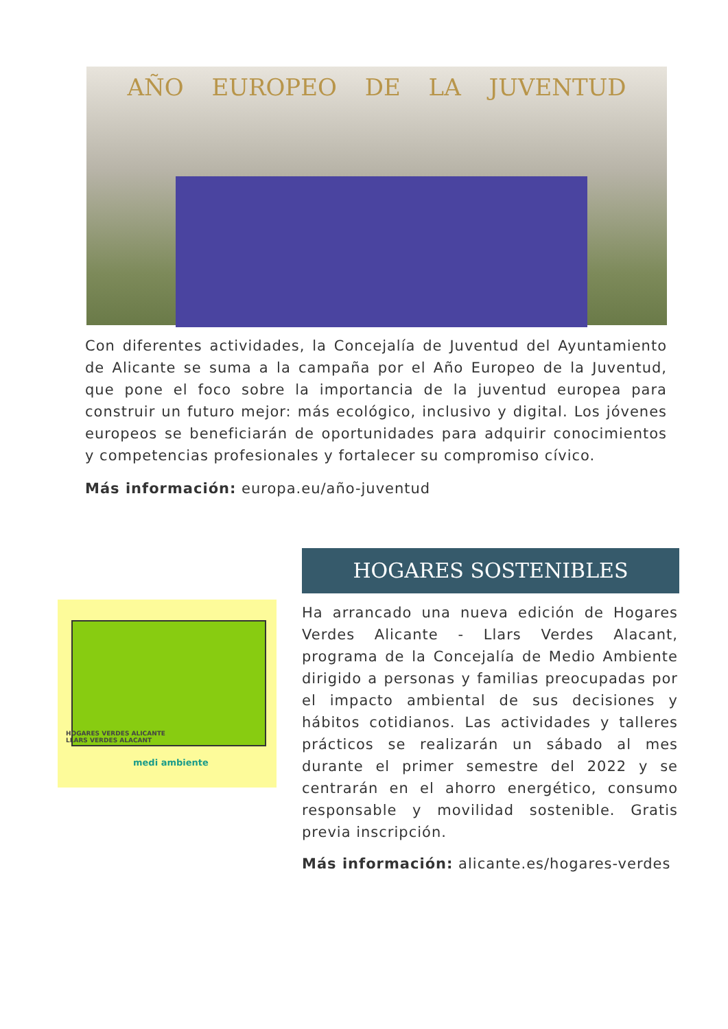AÑO EUROPEO DE LA JUVENTUD
Con diferentes actividades, la Concejalía de Juventud del Ayuntamiento de Alicante se suma a la campaña por el Año Europeo de la Juventud, que pone el foco sobre la importancia de la juventud europea para construir un futuro mejor: más ecológico, inclusivo y digital. Los jóvenes europeos se beneficiarán de oportunidades para adquirir conocimientos y competencias profesionales y fortalecer su compromiso cívico.
Más información: europa.eu/año-juventud
HOGARES VERDES ALICANTE
LLARS VERDES ALACANT
medi ambiente
HOGARES SOSTENIBLES
Ha arrancado una nueva edición de Hogares Verdes Alicante - Llars Verdes Alacant, programa de la Concejalía de Medio Ambiente dirigido a personas y familias preocupadas por el impacto ambiental de sus decisiones y hábitos cotidianos. Las actividades y talleres prácticos se realizarán un sábado al mes durante el primer semestre del 2022 y se centrarán en el ahorro energético, consumo responsable y movilidad sostenible. Gratis previa inscripción.
Más información: alicante.es/hogares-verdes